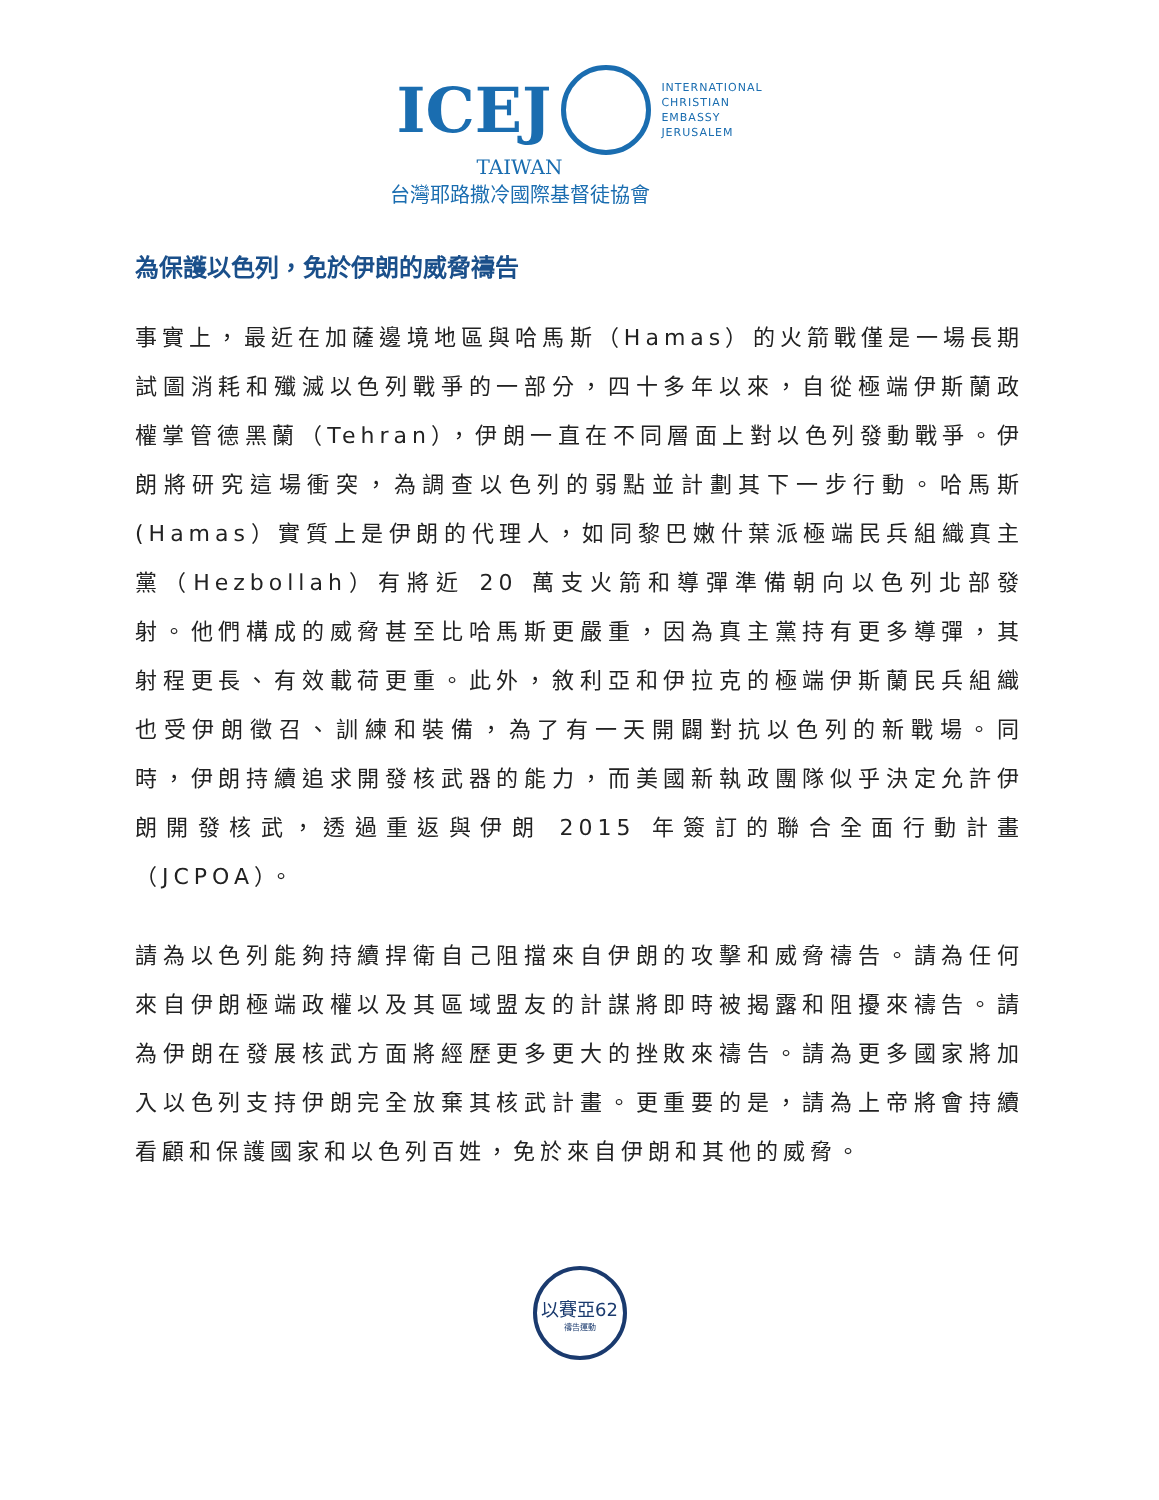ICEJ
INTERNATIONAL
CHRISTIAN
EMBASSY
JERUSALEM
TAIWAN
台灣耶路撒冷國際基督徒協會
為保護以色列，免於伊朗的威脅禱告
事實上，最近在加薩邊境地區與哈馬斯（Hamas）的火箭戰僅是一場長期試圖消耗和殲滅以色列戰爭的一部分，四十多年以來，自從極端伊斯蘭政權掌管德黑蘭（Tehran），伊朗一直在不同層面上對以色列發動戰爭。伊朗將研究這場衝突，為調查以色列的弱點並計劃其下一步行動。哈馬斯(Hamas）實質上是伊朗的代理人，如同黎巴嫩什葉派極端民兵組織真主黨（Hezbollah）有將近 20 萬支火箭和導彈準備朝向以色列北部發射。他們構成的威脅甚至比哈馬斯更嚴重，因為真主黨持有更多導彈，其射程更長、有效載荷更重。此外，敘利亞和伊拉克的極端伊斯蘭民兵組織也受伊朗徵召、訓練和裝備，為了有一天開闢對抗以色列的新戰場。同時，伊朗持續追求開發核武器的能力，而美國新執政團隊似乎決定允許伊朗開發核武，透過重返與伊朗 2015 年簽訂的聯合全面行動計畫（JCPOA）。
請為以色列能夠持續捍衛自己阻擋來自伊朗的攻擊和威脅禱告。請為任何來自伊朗極端政權以及其區域盟友的計謀將即時被揭露和阻擾來禱告。請為伊朗在發展核武方面將經歷更多更大的挫敗來禱告。請為更多國家將加入以色列支持伊朗完全放棄其核武計畫。更重要的是，請為上帝將會持續看顧和保護國家和以色列百姓，免於來自伊朗和其他的威脅。
以賽亞62
禱告運動